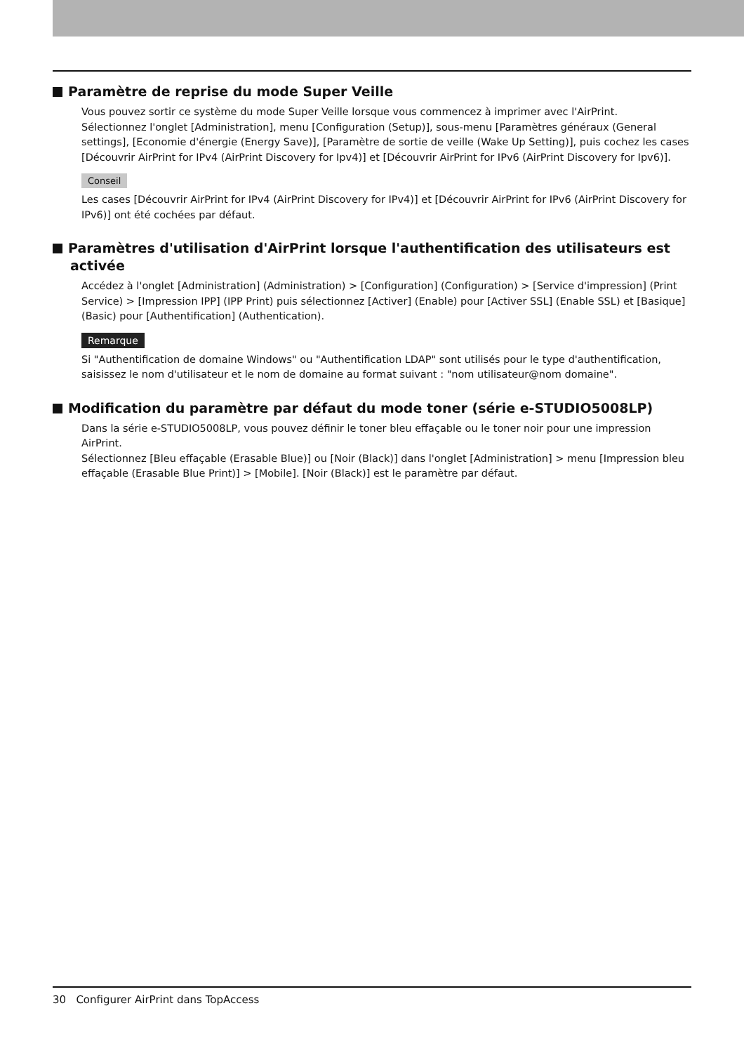Paramètre de reprise du mode Super Veille
Vous pouvez sortir ce système du mode Super Veille lorsque vous commencez à imprimer avec l'AirPrint.
Sélectionnez l'onglet [Administration], menu [Configuration (Setup)], sous-menu [Paramètres généraux (General settings], [Economie d'énergie (Energy Save)], [Paramètre de sortie de veille (Wake Up Setting)], puis cochez les cases [Découvrir AirPrint for IPv4 (AirPrint Discovery for Ipv4)] et [Découvrir AirPrint for IPv6 (AirPrint Discovery for Ipv6)].
Conseil
Les cases [Découvrir AirPrint for IPv4 (AirPrint Discovery for IPv4)] et [Découvrir AirPrint for IPv6 (AirPrint Discovery for IPv6)] ont été cochées par défaut.
Paramètres d'utilisation d'AirPrint lorsque l'authentification des utilisateurs est activée
Accédez à l'onglet [Administration] (Administration) > [Configuration] (Configuration) > [Service d'impression] (Print Service) > [Impression IPP] (IPP Print) puis sélectionnez [Activer] (Enable) pour [Activer SSL] (Enable SSL) et [Basique] (Basic) pour [Authentification] (Authentication).
Remarque
Si "Authentification de domaine Windows" ou "Authentification LDAP" sont utilisés pour le type d'authentification, saisissez le nom d'utilisateur et le nom de domaine au format suivant : "nom utilisateur@nom domaine".
Modification du paramètre par défaut du mode toner (série e-STUDIO5008LP)
Dans la série e-STUDIO5008LP, vous pouvez définir le toner bleu effaçable ou le toner noir pour une impression AirPrint.
Sélectionnez [Bleu effaçable (Erasable Blue)] ou [Noir (Black)] dans l'onglet [Administration] > menu [Impression bleu effaçable (Erasable Blue Print)] > [Mobile]. [Noir (Black)] est le paramètre par défaut.
30 Configurer AirPrint dans TopAccess